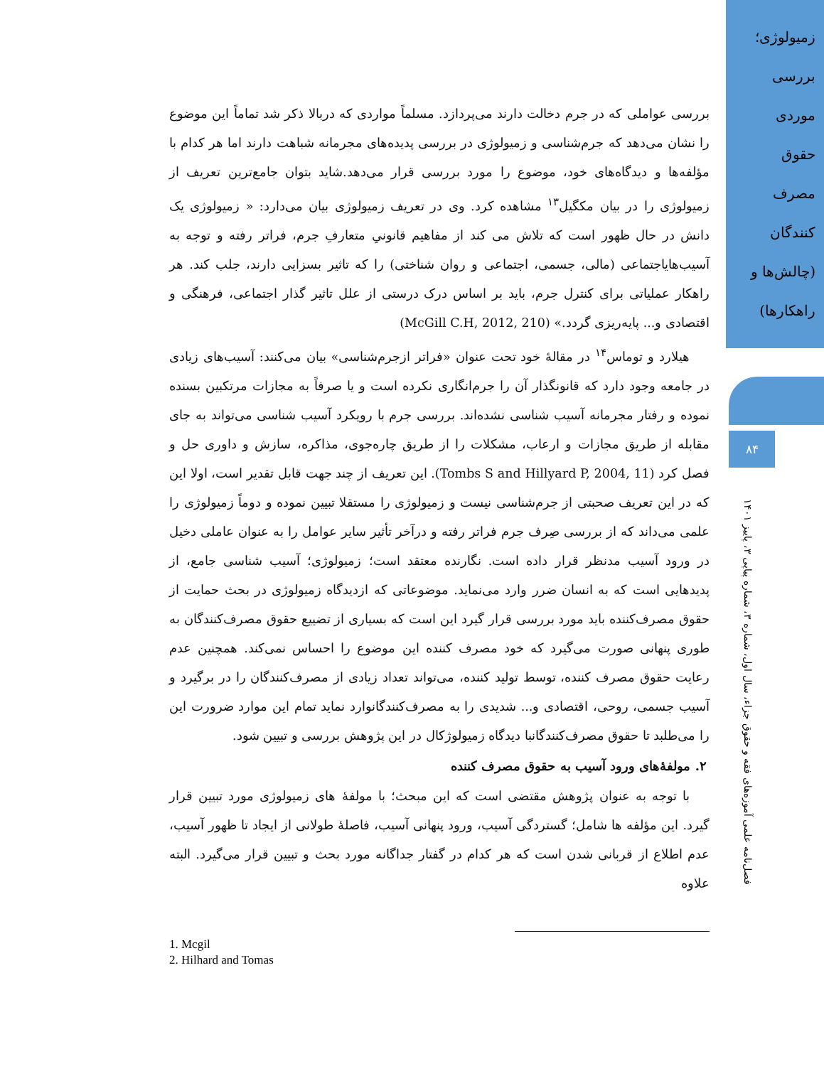زمیولوژی؛
بررسی
موردی
حقوق
مصرف
کنندگان
(چالش‌ها و
راهکارها)
۸۴
فصل‌نامه علمی آموزه‌های فقه و حقوق جزاء، سال اول، شماره ۳، شماره پیاپی ۳، پاییز ۱۴۰۱
بررسی عواملی که در جرم دخالت دارند می‌پردازد. مسلماً مواردی که دربالا ذکر شد تماماً این موضوع را نشان می‌دهد که جرم‌شناسی و زمیولوژی در بررسی پدیده‌های مجرمانه شباهت دارند اما هر کدام با مؤلفه‌ها و دیدگاه‌های خود، موضوع را مورد بررسی قرار می‌دهد.شاید بتوان جامع‌ترین تعریف از زمیولوژی را در بیان مکگیل<sup>۱۳</sup> مشاهده کرد. وی در تعریف زمیولوژی بیان می‌دارد: « زمیولوژی یک دانش در حال ظهور است که تلاش می کند از مفاهیم قانونیِ متعارفِ جرم، فراتر رفته و توجه به آسیب‌هایاجتماعی (مالی، جسمی، اجتماعی و روان شناختی) را که تاثیر بسزایی دارند، جلب کند. هر راهکار عملیاتی برای کنترل جرم، باید بر اساس درک درستی از علل تاثیر گذار اجتماعی، فرهنگی و اقتصادی و... پایه‌ریزی گردد.» (McGill C.H, 2012, 210)
هیلارد و توماس<sup>۱۴</sup> در مقالهٔ خود تحت عنوان «فراتر ازجرم‌شناسی» بیان می‌کنند: آسیب‌های زیادی در جامعه وجود دارد که قانونگذار آن را جرم‌انگاری نکرده است و یا صرفاً به مجازات مرتکبین بسنده نموده و رفتار مجرمانه آسیب شناسی نشده‌اند. بررسی جرم با رویکرد آسیب شناسی می‌تواند به جای مقابله از طریق مجازات و ارعاب، مشکلات را از طریق چاره‌جوی، مذاکره، سازش و داوری حل و فصل کرد (Tombs S and Hillyard P, 2004, 11). این تعریف از چند جهت قابل تقدیر است، اولا این که در این تعریف صحبتی از جرم‌شناسی نیست و زمیولوژی را مستقلا تبیین نموده و دوماً زمیولوژی را علمی می‌داند که از بررسی صِرف جرم فراتر رفته و درآخر تأثیر سایر عوامل را به عنوان عاملی دخیل در ورود آسیب مدنظر قرار داده است. نگارنده معتقد است؛ زمیولوژی؛ آسیب شناسی جامع، از پدیدهایی است که به انسان ضرر وارد می‌نماید. موضوعاتی که ازدیدگاه زمیولوژی در بحث حمایت از حقوق مصرف‌کننده باید مورد بررسی قرار گیرد این است که بسیاری از تضییع حقوق مصرف‌کنندگان به طوری پنهانی صورت می‌گیرد که خود مصرف کننده این موضوع را احساس نمی‌کند. همچنین عدم رعایت حقوق مصرف کننده، توسط تولید کننده، می‌تواند تعداد زیادی از مصرف‌کنندگان را در برگیرد و آسیب جسمی، روحی، اقتصادی و... شدیدی را به مصرف‌کنندگانوارد نماید تمام این موارد ضرورت این را می‌طلبد تا حقوق مصرف‌کنندگانبا دیدگاه زمیولوژکال در این پژوهش بررسی و تبیین شود.
۲. مولفهٔ‌های ورود آسیب به حقوق مصرف کننده
با توجه به عنوان پژوهش مقتضی است که این مبحث؛ با مولفهٔ های زمیولوژی مورد تبیین قرار گیرد. این مؤلفه ها شامل؛ گستردگی آسیب، ورود پنهانی آسیب، فاصلهٔ طولانی از ایجاد تا ظهور آسیب، عدم اطلاع از قربانی شدن است که هر کدام در گفتار جداگانه مورد بحث و تبیین قرار می‌گیرد. البته علاوه
1. Mcgil
2. Hilhard and Tomas